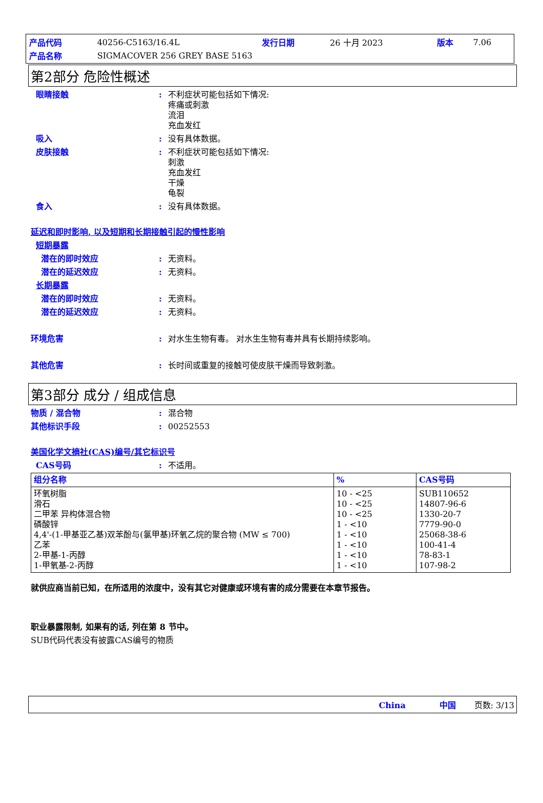| 产品代码 | 40256-C5163/16.4L | 发行日期 | 26 十月 2023 | 版本 | 7.06 |
| 产品名称 | SIGMACOVER 256 GREY BASE 5163 | | | | |
第2部分 危险性概述
眼睛接触 : 不利症状可能包括如下情况:
疼痛或刺激
流泪
充血发红
吸入 : 没有具体数据。
皮肤接触 : 不利症状可能包括如下情况:
刺激
充血发红
干燥
龟裂
食入 : 没有具体数据。
延迟和即时影响, 以及短期和长期接触引起的慢性影响
短期暴露
潜在的即时效应 : 无资料。
潜在的延迟效应 : 无资料。
长期暴露
潜在的即时效应 : 无资料。
潜在的延迟效应 : 无资料。
环境危害 : 对水生生物有毒。 对水生生物有毒并具有长期持续影响。
其他危害 : 长时间或重复的接触可使皮肤干燥而导致刺激。
第3部分 成分 / 组成信息
物质 / 混合物 : 混合物
其他标识手段 : 00252553
美国化学文摘社(CAS)编号/其它标识号
CAS号码 : 不适用。
| 组分名称 | % | CAS号码 |
| --- | --- | --- |
| 环氧树脂 滑石 二甲苯 异构体混合物 磷酸锌 4,4'-(1-甲基亚乙基)双苯酚与(氯甲基)环氧乙烷的聚合物 (MW ≤ 700) 乙苯 2-甲基-1-丙醇 1-甲氧基-2-丙醇 | 10 - <25 10 - <25 10 - <25 1 - <10 1 - <10 1 - <10 1 - <10 1 - <10 | SUB110652 14807-96-6 1330-20-7 7779-90-0 25068-38-6 100-41-4 78-83-1 107-98-2 |
就供应商当前已知，在所适用的浓度中，没有其它对健康或环境有害的成分需要在本章节报告。
职业暴露限制, 如果有的话, 列在第 8 节中。
SUB代码代表没有披露CAS编号的物质
China 中国 页数: 3/13